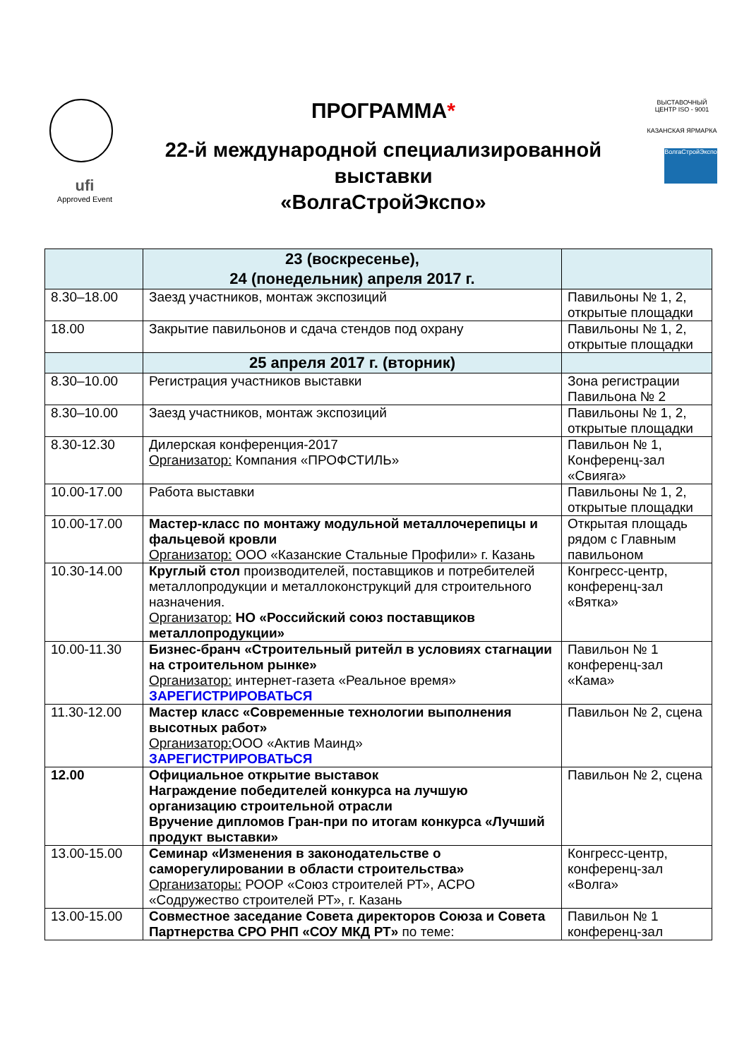ufi
Approved Event
ПРОГРАММА*
22-й международной специализированной выставки
«ВолгаСтройЭкспо»
ВЫСТАВОЧНЫЙ ЦЕНТР ISO - 9001
КАЗАНСКАЯ ЯРМАРКА
ВолгаСтройЭкспо
| | 23 (воскресенье), 24 (понедельник) апреля 2017 г. | |
| --- | --- | --- |
| 8.30–18.00 | Заезд участников, монтаж экспозиций | Павильоны № 1, 2, открытые площадки |
| 18.00 | Закрытие павильонов и сдача стендов под охрану | Павильоны № 1, 2, открытые площадки |
| | 25 апреля 2017 г. (вторник) | |
| 8.30–10.00 | Регистрация участников выставки | Зона регистрации Павильона № 2 |
| 8.30–10.00 | Заезд участников, монтаж экспозиций | Павильоны № 1, 2, открытые площадки |
| 8.30-12.30 | Дилерская конференция-2017 Организатор: Компания «ПРОФСТИЛЬ» | Павильон № 1, Конференц-зал «Свияга» |
| 10.00-17.00 | Работа выставки | Павильоны № 1, 2, открытые площадки |
| 10.00-17.00 | Мастер-класс по монтажу модульной металлочерепицы и фальцевой кровли Организатор: ООО «Казанские Стальные Профили» г. Казань | Открытая площадь рядом с Главным павильоном |
| 10.30-14.00 | Круглый стол производителей, поставщиков и потребителей металлопродукции и металлоконструкций для строительного назначения. Организатор: НО «Российский союз поставщиков металлопродукции» | Конгресс-центр, конференц-зал «Вятка» |
| 10.00-11.30 | Бизнес-бранч «Строительный ритейл в условиях стагнации на строительном рынке» Организатор: интернет-газета «Реальное время» ЗАРЕГИСТРИРОВАТЬСЯ | Павильон № 1 конференц-зал «Кама» |
| 11.30-12.00 | Мастер класс «Современные технологии выполнения высотных работ» Организатор: ООО «Актив Маинд» ЗАРЕГИСТРИРОВАТЬСЯ | Павильон № 2, сцена |
| 12.00 | Официальное открытие выставок Награждение победителей конкурса на лучшую организацию строительной отрасли Вручение дипломов Гран-при по итогам конкурса «Лучший продукт выставки» | Павильон № 2, сцена |
| 13.00-15.00 | Семинар «Изменения в законодательстве о саморегулировании в области строительства» Организаторы: РООР «Союз строителей РТ», АСРО «Содружество строителей РТ», г. Казань | Конгресс-центр, конференц-зал «Волга» |
| 13.00-15.00 | Совместное заседание Совета директоров Союза и Совета Партнерства СРО РНП «СОУ МКД РТ» по теме: | Павильон № 1 конференц-зал |